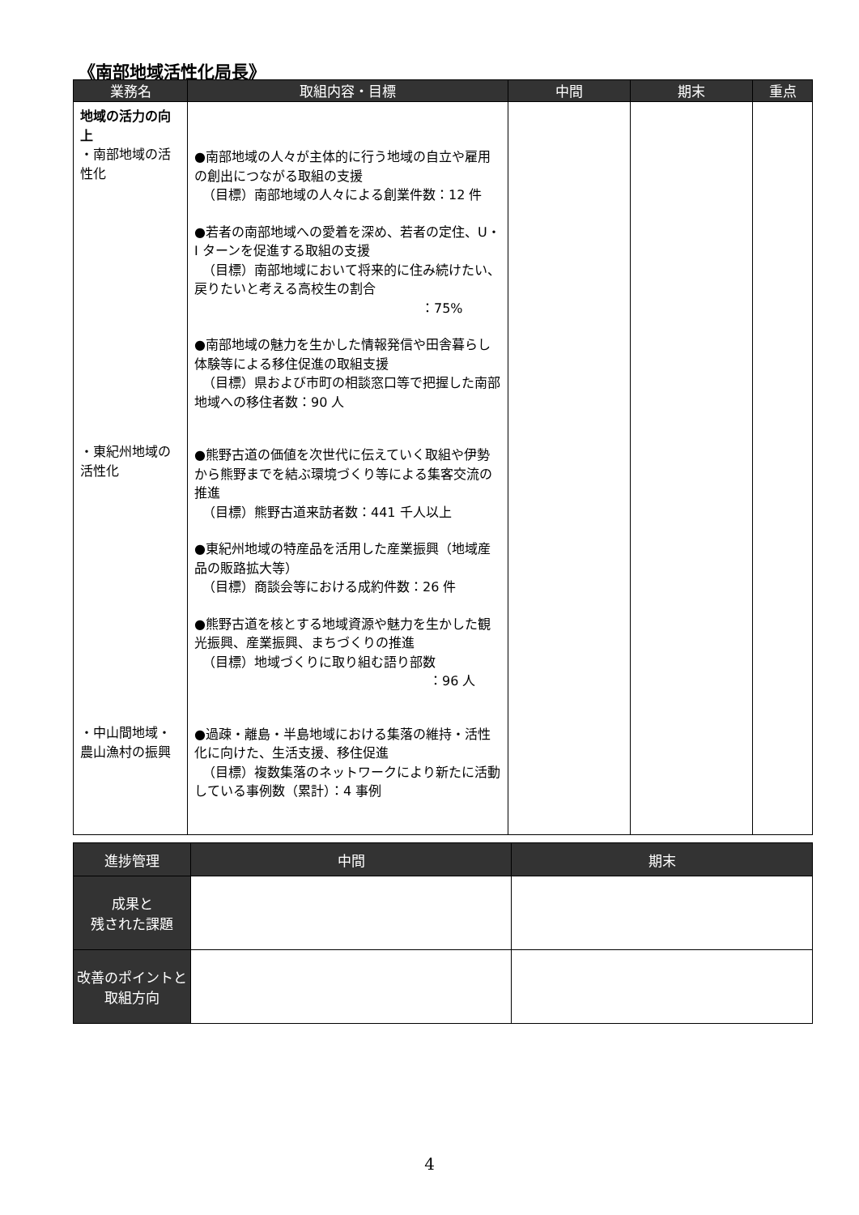《南部地域活性化局長》
| 業務名 | 取組内容・目標 | 中間 | 期末 | 重点 |
| --- | --- | --- | --- | --- |
| 地域の活力の向上 ・南部地域の活性化 ・東紀州地域の活性化 ・中山間地域・農山漁村の振興 | ●南部地域の人々が主体的に行う地域の自立や雇用の創出につながる取組の支援 （目標）南部地域の人々による創業件数：12 件 ●若者の南部地域への愛着を深め、若者の定住、U・I ターンを促進する取組の支援 （目標）南部地域において将来的に住み続けたい、戻りたいと考える高校生の割合 ：75% ●南部地域の魅力を生かした情報発信や田舎暮らし体験等による移住促進の取組支援 （目標）県および市町の相談窓口等で把握した南部地域への移住者数：90 人 ●熊野古道の価値を次世代に伝えていく取組や伊勢から熊野までを結ぶ環境づくり等による集客交流の推進 （目標）熊野古道来訪者数：441 千人以上 ●東紀州地域の特産品を活用した産業振興（地域産品の販路拡大等） （目標）商談会等における成約件数：26 件 ●熊野古道を核とする地域資源や魅力を生かした観光振興、産業振興、まちづくりの推進 （目標）地域づくりに取り組む語り部数 ：96 人 ●過疎・離島・半島地域における集落の維持・活性化に向けた、生活支援、移住促進 （目標）複数集落のネットワークにより新たに活動している事例数（累計）：4 事例 | | | |
| 進捗管理 | 中間 | 期末 |
| --- | --- | --- |
| 成果と 残された課題 | | |
| 改善のポイントと取組方向 | | |
4